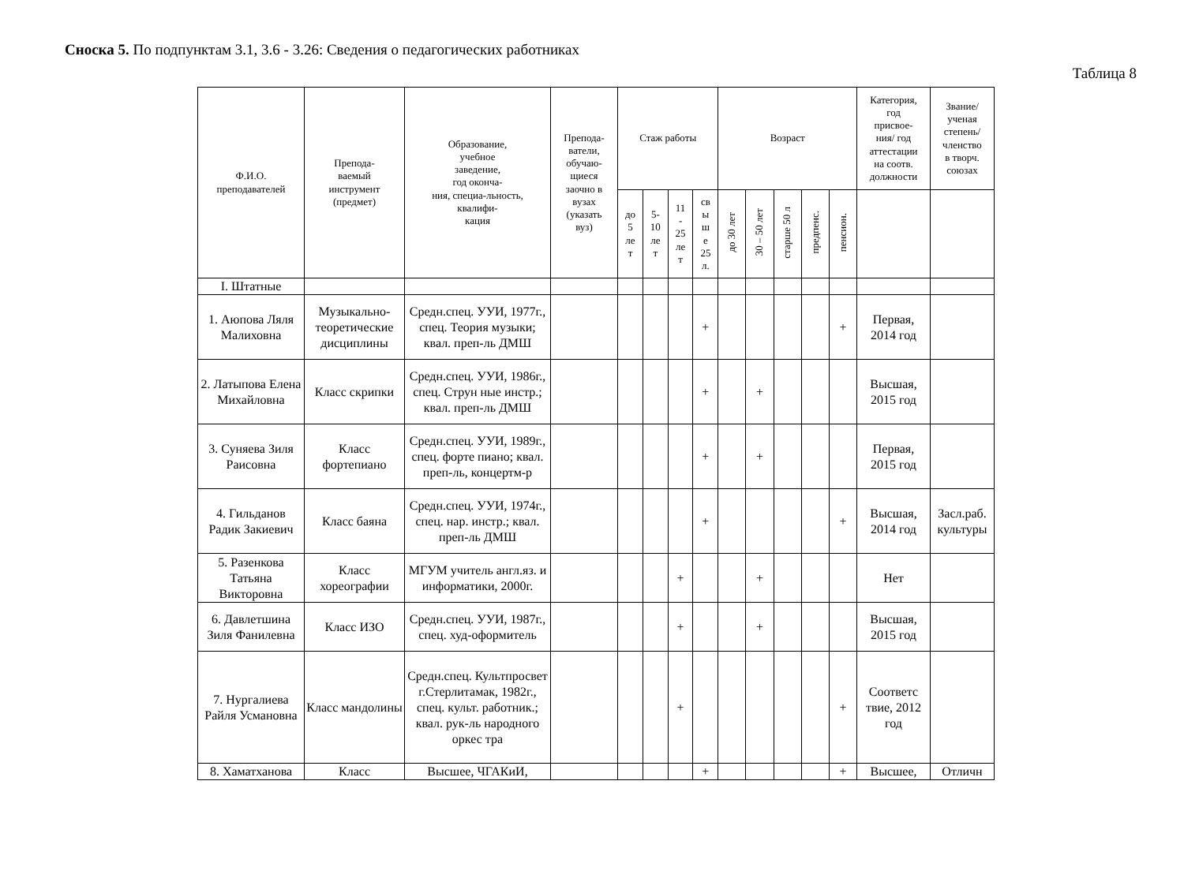Сноска 5. По подпунктам 3.1, 3.6 - 3.26: Сведения о педагогических работниках
Таблица 8
| Ф.И.О. преподавателей | Препода- ваемый инструмент (предмет) | Образование, учебное заведение, год оконча- ния, специа-льность, квалифи- кация | Препода- ватели, обучаю- щиеся заочно в вузах (указать вуз) | Стаж работы | | | | Возраст | | | | | Категория, год присвое- ния/ год аттестации на соотв. должности | Звание/ ученая степень/ членство в творч. союзах |
| --- | --- | --- | --- | --- | --- | --- | --- | --- | --- | --- | --- | --- | --- | --- |
| | | | | до 5 ле т | 5- 10 ле т | 11 - 25 ле т | св ы ш е 25 л. | до 30 лет | 30 – 50 лет | старше 50 л | предпенс. | пенсион. | | |
| I. Штатные | | | | | | | | | | | | | | |
| 1. Аюпова Ляля Малиховна | Музыкально-теоретические дисциплины | Средн.спец. УУИ, 1977г., спец. Теория музыки; квал. преп-ль ДМШ | | | | | + | | | | | + | Первая, 2014 год | |
| 2. Латыпова Елена Михайловна | Класс скрипки | Средн.спец. УУИ, 1986г., спец. Струн ные инстр.; квал. преп-ль ДМШ | | | | | + | | + | | | | Высшая, 2015 год | |
| 3. Суняева Зиля Раисовна | Класс фортепиано | Средн.спец. УУИ, 1989г., спец. форте пиано; квал. преп-ль, концертм-р | | | | | + | | + | | | | Первая, 2015 год | |
| 4. Гильданов Радик Закиевич | Класс баяна | Средн.спец. УУИ, 1974г., спец. нар. инстр.; квал. преп-ль ДМШ | | | | | + | | | | | + | Высшая, 2014 год | Засл.раб. культуры |
| 5. Разенкова Татьяна Викторовна | Класс хореографии | МГУМ учитель англ.яз. и информатики, 2000г. | | | | + | | | + | | | | Нет | |
| 6. Давлетшина Зиля Фанилевна | Класс ИЗО | Средн.спец. УУИ, 1987г., спец. худ-оформитель | | | | + | | | + | | | | Высшая, 2015 год | |
| 7. Нургалиева Райля Усмановна | Класс мандолины | Средн.спец. Культпросвет г.Стерлитамак, 1982г., спец. культ. работник.; квал. рук-ль народного оркес тра | | | | + | | | | | | + | Соответс твие, 2012 год | |
| 8. Хаматханова | Класс | Высшее, ЧГАКиИ, | | | | | + | | | | | + | Высшее, | Отличн |